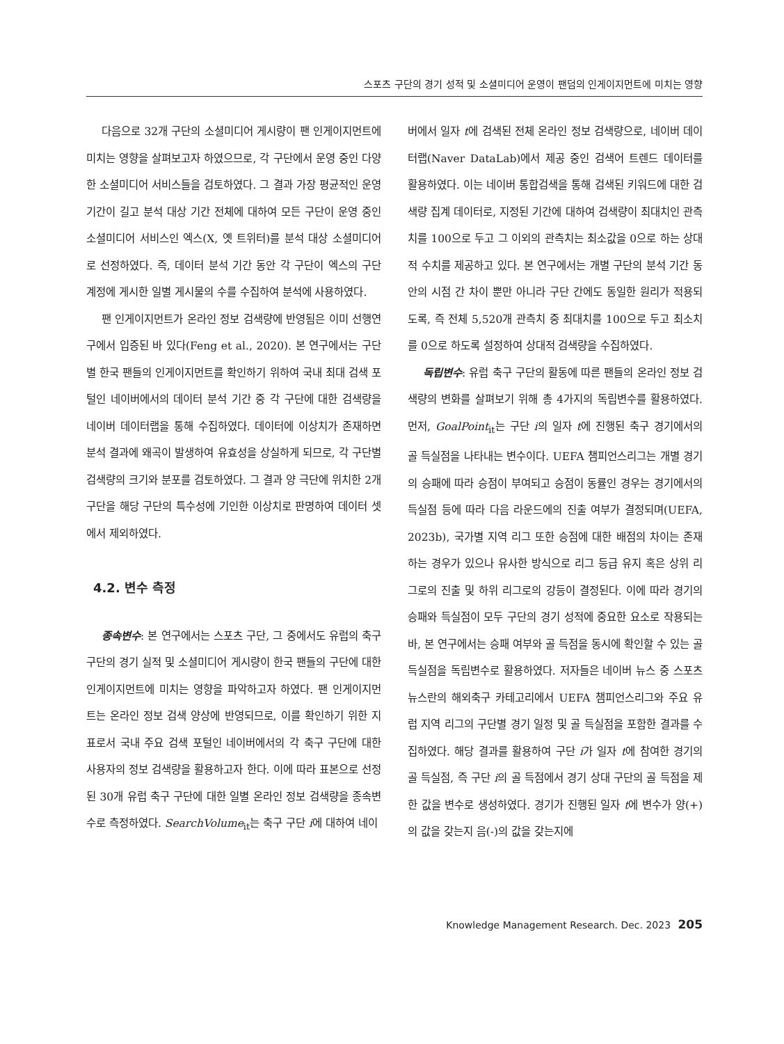스포츠 구단의 경기 성적 및 소셜미디어 운영이 팬덤의 인게이지먼트에 미치는 영향
다음으로 32개 구단의 소셜미디어 게시량이 팬 인게이지먼트에 미치는 영향을 살펴보고자 하였으므로, 각 구단에서 운영 중인 다양한 소셜미디어 서비스들을 검토하였다. 그 결과 가장 평균적인 운영 기간이 길고 분석 대상 기간 전체에 대하여 모든 구단이 운영 중인 소셜미디어 서비스인 엑스(X, 옛 트위터)를 분석 대상 소셜미디어로 선정하였다. 즉, 데이터 분석 기간 동안 각 구단이 엑스의 구단 계정에 게시한 일별 게시물의 수를 수집하여 분석에 사용하였다.
팬 인게이지먼트가 온라인 정보 검색량에 반영됨은 이미 선행연구에서 입증된 바 있다(Feng et al., 2020). 본 연구에서는 구단별 한국 팬들의 인게이지먼트를 확인하기 위하여 국내 최대 검색 포털인 네이버에서의 데이터 분석 기간 중 각 구단에 대한 검색량을 네이버 데이터랩을 통해 수집하였다. 데이터에 이상치가 존재하면 분석 결과에 왜곡이 발생하여 유효성을 상실하게 되므로, 각 구단별 검색량의 크기와 분포를 검토하였다. 그 결과 양 극단에 위치한 2개 구단을 해당 구단의 특수성에 기인한 이상치로 판명하여 데이터 셋에서 제외하였다.
4.2. 변수 측정
종속변수: 본 연구에서는 스포츠 구단, 그 중에서도 유럽의 축구 구단의 경기 실적 및 소셜미디어 게시량이 한국 팬들의 구단에 대한 인게이지먼트에 미치는 영향을 파악하고자 하였다. 팬 인게이지먼트는 온라인 정보 검색 양상에 반영되므로, 이를 확인하기 위한 지표로서 국내 주요 검색 포털인 네이버에서의 각 축구 구단에 대한 사용자의 정보 검색량을 활용하고자 한다. 이에 따라 표본으로 선정된 30개 유럽 축구 구단에 대한 일별 온라인 정보 검색량을 종속변수로 측정하였다. SearchVolume<sub>it</sub>는 축구 구단 i에 대하여 네이
버에서 일자 t에 검색된 전체 온라인 정보 검색량으로, 네이버 데이터랩(Naver DataLab)에서 제공 중인 검색어 트렌드 데이터를 활용하였다. 이는 네이버 통합검색을 통해 검색된 키워드에 대한 검색량 집계 데이터로, 지정된 기간에 대하여 검색량이 최대치인 관측치를 100으로 두고 그 이외의 관측치는 최소값을 0으로 하는 상대적 수치를 제공하고 있다. 본 연구에서는 개별 구단의 분석 기간 동안의 시점 간 차이 뿐만 아니라 구단 간에도 동일한 원리가 적용되도록, 즉 전체 5,520개 관측치 중 최대치를 100으로 두고 최소치를 0으로 하도록 설정하여 상대적 검색량을 수집하였다.
독립변수: 유럽 축구 구단의 활동에 따른 팬들의 온라인 정보 검색량의 변화를 살펴보기 위해 총 4가지의 독립변수를 활용하였다. 먼저, GoalPoint<sub>it</sub>는 구단 i의 일자 t에 진행된 축구 경기에서의 골 득실점을 나타내는 변수이다. UEFA 챔피언스리그는 개별 경기의 승패에 따라 승점이 부여되고 승점이 동률인 경우는 경기에서의 득실점 등에 따라 다음 라운드에의 진출 여부가 결정되며(UEFA, 2023b), 국가별 지역 리그 또한 승점에 대한 배점의 차이는 존재하는 경우가 있으나 유사한 방식으로 리그 등급 유지 혹은 상위 리그로의 진출 및 하위 리그로의 강등이 결정된다. 이에 따라 경기의 승패와 득실점이 모두 구단의 경기 성적에 중요한 요소로 작용되는 바, 본 연구에서는 승패 여부와 골 득점을 동시에 확인할 수 있는 골 득실점을 독립변수로 활용하였다. 저자들은 네이버 뉴스 중 스포츠 뉴스란의 해외축구 카테고리에서 UEFA 챔피언스리그와 주요 유럽 지역 리그의 구단별 경기 일정 및 골 득실점을 포함한 결과를 수집하였다. 해당 결과를 활용하여 구단 i가 일자 t에 참여한 경기의 골 득실점, 즉 구단 i의 골 득점에서 경기 상대 구단의 골 득점을 제한 값을 변수로 생성하였다. 경기가 진행된 일자 t에 변수가 양(+)의 값을 갖는지 음(-)의 값을 갖는지에
Knowledge Management Research. Dec. 2023 205